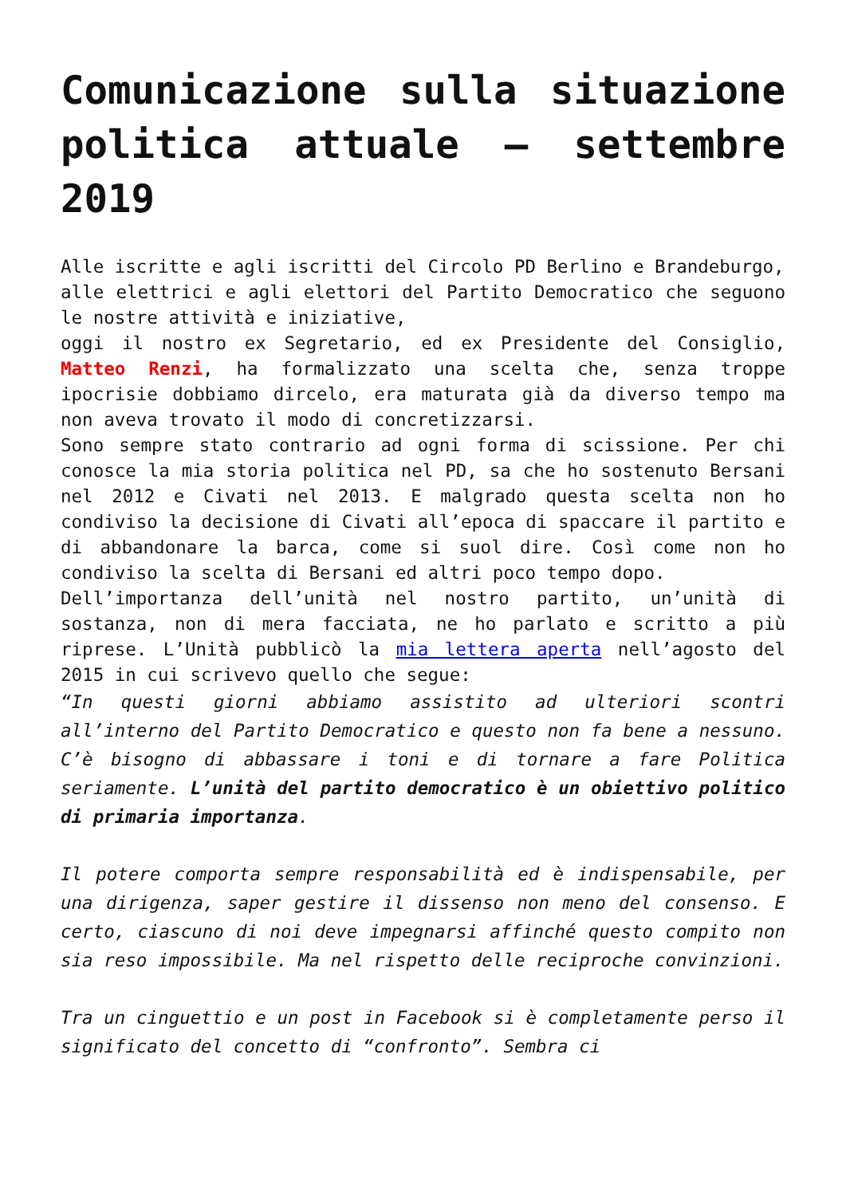Comunicazione sulla situazione politica attuale – settembre 2019
Alle iscritte e agli iscritti del Circolo PD Berlino e Brandeburgo,
alle elettrici e agli elettori del Partito Democratico che seguono le nostre attività e iniziative,
oggi il nostro ex Segretario, ed ex Presidente del Consiglio, Matteo Renzi, ha formalizzato una scelta che, senza troppe ipocrisie dobbiamo dircelo, era maturata già da diverso tempo ma non aveva trovato il modo di concretizzarsi.
Sono sempre stato contrario ad ogni forma di scissione. Per chi conosce la mia storia politica nel PD, sa che ho sostenuto Bersani nel 2012 e Civati nel 2013. E malgrado questa scelta non ho condiviso la decisione di Civati all’epoca di spaccare il partito e di abbandonare la barca, come si suol dire. Così come non ho condiviso la scelta di Bersani ed altri poco tempo dopo.
Dell’importanza dell’unità nel nostro partito, un’unità di sostanza, non di mera facciata, ne ho parlato e scritto a più riprese. L’Unità pubblicò la mia lettera aperta nell’agosto del 2015 in cui scrivevo quello che segue:
“In questi giorni abbiamo assistito ad ulteriori scontri all’interno del Partito Democratico e questo non fa bene a nessuno. C’è bisogno di abbassare i toni e di tornare a fare Politica seriamente. L’unità del partito democratico è un obiettivo politico di primaria importanza.
Il potere comporta sempre responsabilità ed è indispensabile, per una dirigenza, saper gestire il dissenso non meno del consenso. E certo, ciascuno di noi deve impegnarsi affinché questo compito non sia reso impossibile. Ma nel rispetto delle reciproche convinzioni.
Tra un cinguettio e un post in Facebook si è completamente perso il significato del concetto di “confronto”. Sembra ci